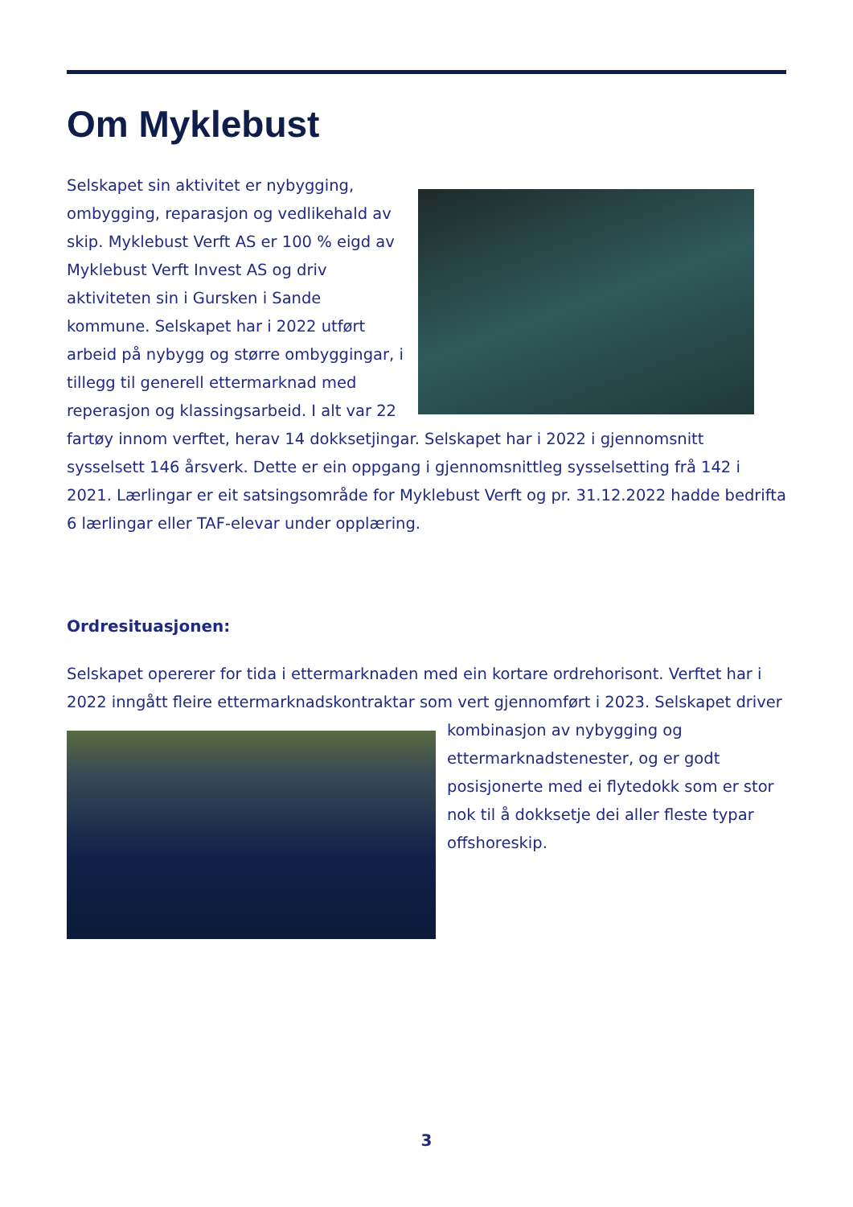Om Myklebust
Selskapet sin aktivitet er nybygging, ombygging, reparasjon og vedlikehald av skip. Myklebust Verft AS er 100 % eigd av Myklebust Verft Invest AS og driv aktiviteten sin i Gursken i Sande kommune. Selskapet har i 2022 utført arbeid på nybygg og større ombyggingar, i tillegg til generell ettermarknad med reperasjon og klassingsarbeid. I alt var 22 fartøy innom verftet, herav 14 dokksetjingar. Selskapet har i 2022 i gjennomsnitt sysselsett 146 årsverk. Dette er ein oppgang i gjennomsnittleg sysselsetting frå 142 i 2021. Lærlingar er eit satsingsområde for Myklebust Verft og pr. 31.12.2022 hadde bedrifta 6 lærlingar eller TAF-elevar under opplæring.
Ordresituasjonen:
Selskapet opererer for tida i ettermarknaden med ein kortare ordrehorisont. Verftet har i 2022 inngått fleire ettermarknadskontraktar som vert gjennomført i 2023. Selskapet driver kombinasjon av nybygging og ettermarknadstenester, og er godt posisjonerte med ei flytedokk som er stor nok til å dokksetje dei aller fleste typar offshoreskip.
3